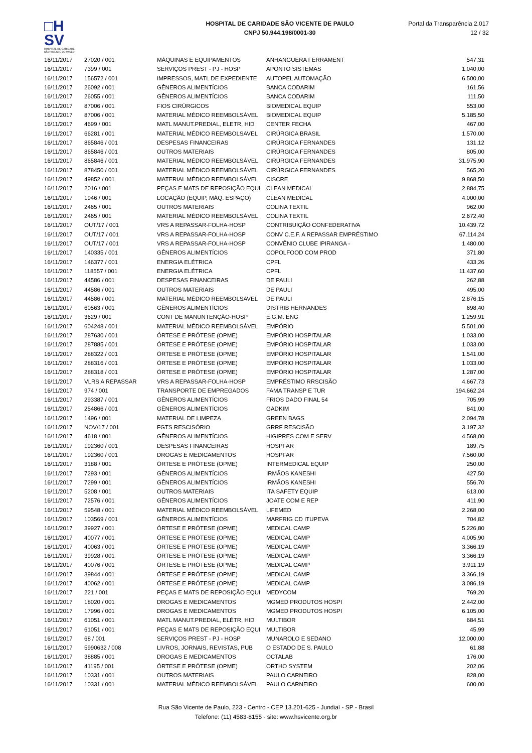□H
SV
HOSPITAL DE CARIDADE SÃO VICENTE DE PAULO
HOSPITAL DE CARIDADE SÃO VICENTE DE PAULO
CNPJ 50.944.198/0001-30
Portal da Transparência 2.017
12 / 32
| 16/11/2017 | 27020 / 001 | MÁQUINAS E EQUIPAMENTOS | ANHANGUERA FERRAMENT | 547,31 |
| 16/11/2017 | 7399 / 001 | SERVIÇOS PREST - PJ - HOSP | APONTO SISTEMAS | 1.040,00 |
| 16/11/2017 | 156572 / 001 | IMPRESSOS, MATL DE EXPEDIENTE | AUTOPEL AUTOMAÇÃO | 6.500,00 |
| 16/11/2017 | 26092 / 001 | GÊNEROS ALIMENTÍCIOS | BANCA CODARIM | 161,56 |
| 16/11/2017 | 26055 / 001 | GÊNEROS ALIMENTÍCIOS | BANCA CODARIM | 111,50 |
| 16/11/2017 | 87006 / 001 | FIOS CIRÚRGICOS | BIOMEDICAL EQUIP | 553,00 |
| 16/11/2017 | 87006 / 001 | MATERIAL MÉDICO REEMBOLSÁVEL | BIOMEDICAL EQUIP | 5.185,50 |
| 16/11/2017 | 4699 / 001 | MATL MANUT.PREDIAL, ELETR, HID | CENTER FECHA | 467,00 |
| 16/11/2017 | 66281 / 001 | MATERIAL MÉDICO REEMBOLSAVEL | CIRÚRGICA BRASIL | 1.570,00 |
| 16/11/2017 | 865846 / 001 | DESPESAS FINANCEIRAS | CIRÚRGICA FERNANDES | 131,12 |
| 16/11/2017 | 865846 / 001 | OUTROS MATERIAIS | CIRÚRGICA FERNANDES | 805,00 |
| 16/11/2017 | 865846 / 001 | MATERIAL MÉDICO REEMBOLSÁVEL | CIRÚRGICA FERNANDES | 31.975,90 |
| 16/11/2017 | 878450 / 001 | MATERIAL MÉDICO REEMBOLSÁVEL | CIRÚRGICA FERNANDES | 565,20 |
| 16/11/2017 | 49852 / 001 | MATERIAL MÉDICO REEMBOLSÁVEL | CISCRE | 9.868,50 |
| 16/11/2017 | 2016 / 001 | PEÇAS E MATS DE REPOSIÇÃO EQUI | CLEAN MEDICAL | 2.884,75 |
| 16/11/2017 | 1946 / 001 | LOCAÇÃO (EQUIP, MÁQ. ESPAÇO) | CLEAN MEDICAL | 4.000,00 |
| 16/11/2017 | 2465 / 001 | OUTROS MATERIAIS | COLINA TEXTIL | 962,00 |
| 16/11/2017 | 2465 / 001 | MATERIAL MÉDICO REEMBOLSÁVEL | COLINA TEXTIL | 2.672,40 |
| 16/11/2017 | OUT/17 / 001 | VRS A REPASSAR-FOLHA-HOSP | CONTRIBUIÇÃO CONFEDERATIVA | 10.439,72 |
| 16/11/2017 | OUT/17 / 001 | VRS A REPASSAR-FOLHA-HOSP | CONV C.E.F. A REPASSAR EMPRÉSTIMO | 67.114,24 |
| 16/11/2017 | OUT/17 / 001 | VRS A REPASSAR-FOLHA-HOSP | CONVÊNIO CLUBE IPIRANGA - | 1.480,00 |
| 16/11/2017 | 140335 / 001 | GÊNEROS ALIMENTÍCIOS | COPOLFOOD COM PROD | 371,80 |
| 16/11/2017 | 146377 / 001 | ENERGIA ELÉTRICA | CPFL | 433,26 |
| 16/11/2017 | 118557 / 001 | ENERGIA ELÉTRICA | CPFL | 11.437,60 |
| 16/11/2017 | 44586 / 001 | DESPESAS FINANCEIRAS | DE PAULI | 262,88 |
| 16/11/2017 | 44586 / 001 | OUTROS MATERIAIS | DE PAULI | 495,00 |
| 16/11/2017 | 44586 / 001 | MATERIAL MÉDICO REEMBOLSAVEL | DE PAULI | 2.876,15 |
| 16/11/2017 | 60563 / 001 | GÊNEROS ALIMENTÍCIOS | DISTRIB HERNANDES | 698,40 |
| 16/11/2017 | 3629 / 001 | CONT DE MANUNTENÇÃO-HOSP | E.G.M. ENG | 1.259,91 |
| 16/11/2017 | 604248 / 001 | MATERIAL MÉDICO REEMBOLSÁVEL | EMPÓRIO | 5.501,00 |
| 16/11/2017 | 287630 / 001 | ÓRTESE E PRÓTESE (OPME) | EMPÓRIO HOSPITALAR | 1.033,00 |
| 16/11/2017 | 287885 / 001 | ÓRTESE E PRÓTESE (OPME) | EMPÓRIO HOSPITALAR | 1.033,00 |
| 16/11/2017 | 288322 / 001 | ÓRTESE E PRÓTESE (OPME) | EMPÓRIO HOSPITALAR | 1.541,00 |
| 16/11/2017 | 288316 / 001 | ÓRTESE E PRÓTESE (OPME) | EMPÓRIO HOSPITALAR | 1.033,00 |
| 16/11/2017 | 288318 / 001 | ÓRTESE E PRÓTESE (OPME) | EMPÓRIO HOSPITALAR | 1.287,00 |
| 16/11/2017 | VLRS A REPASSAR | VRS A REPASSAR-FOLHA-HOSP | EMPRÉSTIMO RRSCISÃO | 4.667,73 |
| 16/11/2017 | 974 / 001 | TRANSPORTE DE EMPREGADOS | FAMA TRANSP E TUR | 194.662,24 |
| 16/11/2017 | 293387 / 001 | GÊNEROS ALIMENTÍCIOS | FRIOS DADO FINAL 54 | 705,99 |
| 16/11/2017 | 254866 / 001 | GÊNEROS ALIMENTÍCIOS | GADKIM | 841,00 |
| 16/11/2017 | 1496 / 001 | MATERIAL DE LIMPEZA | GREEN BAGS | 2.094,78 |
| 16/11/2017 | NOV/17 / 001 | FGTS RESCISÓRIO | GRRF RESCISÃO | 3.197,32 |
| 16/11/2017 | 4618 / 001 | GÊNEROS ALIMENTÍCIOS | HIGIPRES COM E SERV | 4.568,00 |
| 16/11/2017 | 192360 / 001 | DESPESAS FINANCEIRAS | HOSPFAR | 189,75 |
| 16/11/2017 | 192360 / 001 | DROGAS E MEDICAMENTOS | HOSPFAR | 7.560,00 |
| 16/11/2017 | 3188 / 001 | ÓRTESE E PRÓTESE (OPME) | INTERMEDICAL EQUIP | 250,00 |
| 16/11/2017 | 7293 / 001 | GÊNEROS ALIMENTÍCIOS | IRMÃOS KANESHI | 427,50 |
| 16/11/2017 | 7299 / 001 | GÊNEROS ALIMENTÍCIOS | IRMÃOS KANESHI | 556,70 |
| 16/11/2017 | 5208 / 001 | OUTROS MATERIAIS | ITA SAFETY EQUIP | 613,00 |
| 16/11/2017 | 72576 / 001 | GÊNEROS ALIMENTÍCIOS | JOATE COM E REP | 411,90 |
| 16/11/2017 | 59548 / 001 | MATERIAL MÉDICO REEMBOLSÁVEL | LIFEMED | 2.268,00 |
| 16/11/2017 | 103569 / 001 | GÊNEROS ALIMENTÍCIOS | MARFRIG CD ITUPEVA | 704,82 |
| 16/11/2017 | 39927 / 001 | ÓRTESE E PRÓTESE (OPME) | MEDICAL CAMP | 5.226,80 |
| 16/11/2017 | 40077 / 001 | ÓRTESE E PRÓTESE (OPME) | MEDICAL CAMP | 4.005,90 |
| 16/11/2017 | 40063 / 001 | ÓRTESE E PRÓTESE (OPME) | MEDICAL CAMP | 3.366,19 |
| 16/11/2017 | 39928 / 001 | ÓRTESE E PRÓTESE (OPME) | MEDICAL CAMP | 3.366,19 |
| 16/11/2017 | 40076 / 001 | ÓRTESE E PRÓTESE (OPME) | MEDICAL CAMP | 3.911,19 |
| 16/11/2017 | 39844 / 001 | ÓRTESE E PRÓTESE (OPME) | MEDICAL CAMP | 3.366,19 |
| 16/11/2017 | 40062 / 001 | ÓRTESE E PRÓTESE (OPME) | MEDICAL CAMP | 3.086,19 |
| 16/11/2017 | 221 / 001 | PEÇAS E MATS DE REPOSIÇÃO EQUI | MEDYCOM | 769,20 |
| 16/11/2017 | 18020 / 001 | DROGAS E MEDICAMENTOS | MGMED PRODUTOS HOSPI | 2.442,00 |
| 16/11/2017 | 17996 / 001 | DROGAS E MEDICAMENTOS | MGMED PRODUTOS HOSPI | 6.105,00 |
| 16/11/2017 | 61051 / 001 | MATL MANUT.PREDIAL, ELÉTR, HID | MULTIBOR | 684,51 |
| 16/11/2017 | 61051 / 001 | PEÇAS E MATS DE REPOSIÇÃO EQUI | MULTIBOR | 45,99 |
| 16/11/2017 | 68 / 001 | SERVIÇOS PREST - PJ - HOSP | MUNAROLO E SEDANO | 12.000,00 |
| 16/11/2017 | 5990632 / 008 | LIVROS, JORNAIS, REVISTAS, PUB | O ESTADO DE S. PAULO | 61,88 |
| 16/11/2017 | 38885 / 001 | DROGAS E MEDICAMENTOS | OCTALAB | 176,00 |
| 16/11/2017 | 41195 / 001 | ÓRTESE E PRÓTESE (OPME) | ORTHO SYSTEM | 202,06 |
| 16/11/2017 | 10331 / 001 | OUTROS MATERIAIS | PAULO CARNEIRO | 828,00 |
| 16/11/2017 | 10331 / 001 | MATERIAL MÉDICO REEMBOLSÁVEL | PAULO CARNEIRO | 600,00 |
Rua São Vicente de Paulo, 223 - Centro - CEP 13.201-625 - Jundiaí - SP - Brasil
Telefone: (11) 4583-8155 - site: www.hsvicente.org.br